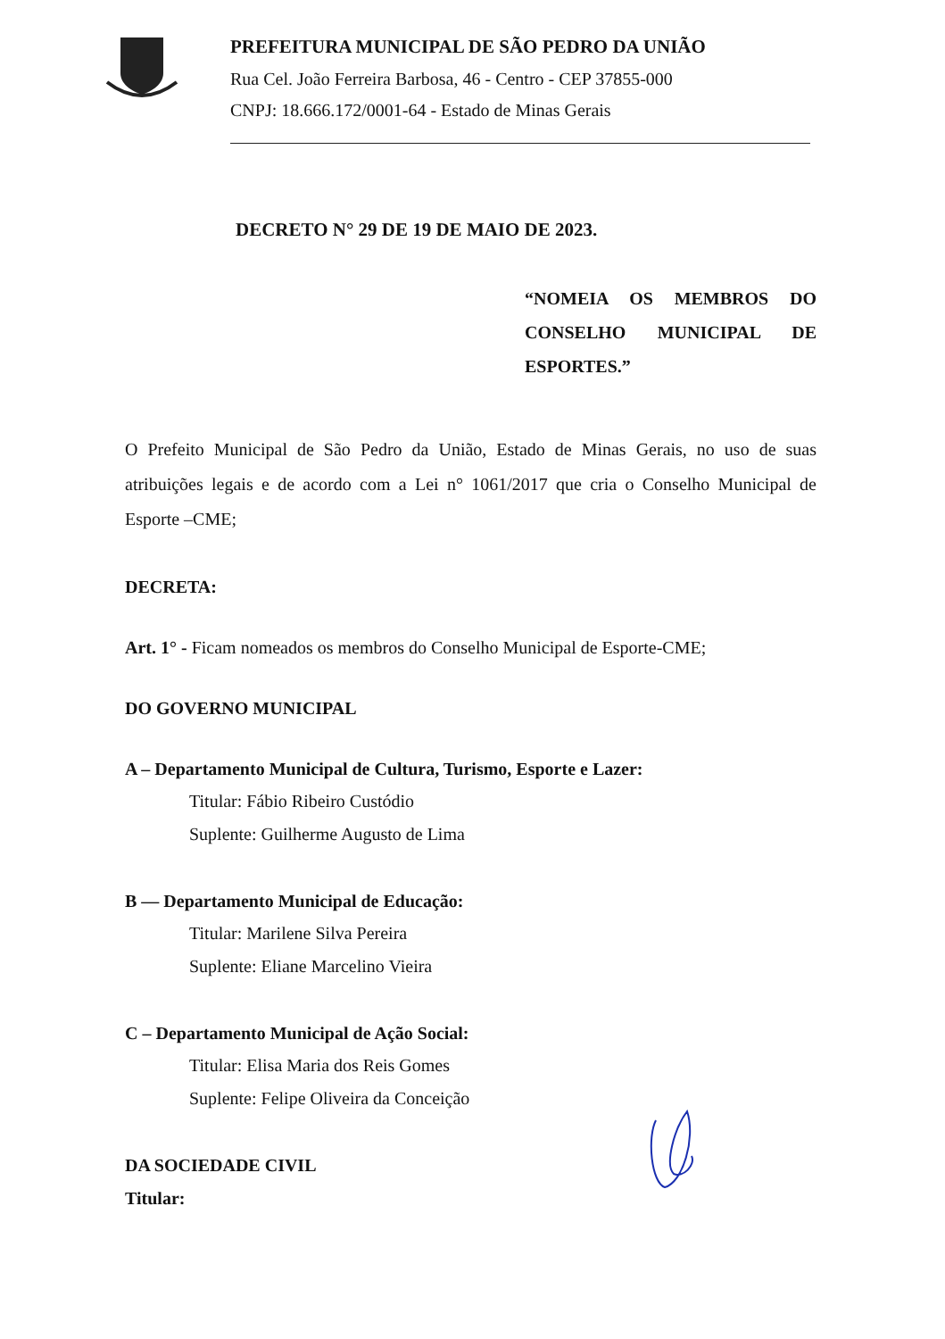PREFEITURA MUNICIPAL DE SÃO PEDRO DA UNIÃO
Rua Cel. João Ferreira Barbosa, 46 - Centro - CEP 37855-000
CNPJ: 18.666.172/0001-64 - Estado de Minas Gerais
DECRETO N° 29 DE 19 DE MAIO DE 2023.
“NOMEIA OS MEMBROS DO CONSELHO MUNICIPAL DE ESPORTES.”
O Prefeito Municipal de São Pedro da União, Estado de Minas Gerais, no uso de suas atribuições legais e de acordo com a Lei n° 1061/2017 que cria o Conselho Municipal de Esporte –CME;
DECRETA:
Art. 1° - Ficam nomeados os membros do Conselho Municipal de Esporte-CME;
DO GOVERNO MUNICIPAL
A – Departamento Municipal de Cultura, Turismo, Esporte e Lazer:
Titular: Fábio Ribeiro Custódio
Suplente: Guilherme Augusto de Lima
B — Departamento Municipal de Educação:
Titular: Marilene Silva Pereira
Suplente: Eliane Marcelino Vieira
C – Departamento Municipal de Ação Social:
Titular: Elisa Maria dos Reis Gomes
Suplente: Felipe Oliveira da Conceição
DA SOCIEDADE CIVIL
Titular: